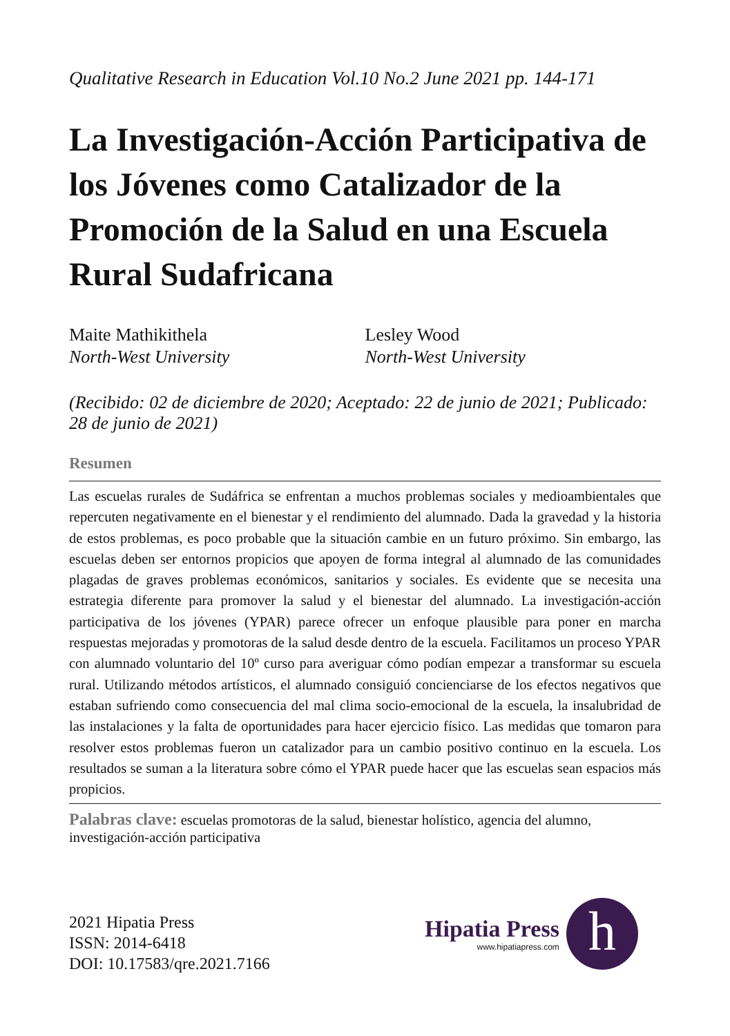Qualitative Research in Education Vol.10 No.2 June 2021 pp. 144-171
La Investigación-Acción Participativa de los Jóvenes como Catalizador de la Promoción de la Salud en una Escuela Rural Sudafricana
Maite Mathikithela
North-West University
Lesley Wood
North-West University
(Recibido: 02 de diciembre de 2020; Aceptado: 22 de junio de 2021; Publicado: 28 de junio de 2021)
Resumen
Las escuelas rurales de Sudáfrica se enfrentan a muchos problemas sociales y medioambientales que repercuten negativamente en el bienestar y el rendimiento del alumnado. Dada la gravedad y la historia de estos problemas, es poco probable que la situación cambie en un futuro próximo. Sin embargo, las escuelas deben ser entornos propicios que apoyen de forma integral al alumnado de las comunidades plagadas de graves problemas económicos, sanitarios y sociales. Es evidente que se necesita una estrategia diferente para promover la salud y el bienestar del alumnado. La investigación-acción participativa de los jóvenes (YPAR) parece ofrecer un enfoque plausible para poner en marcha respuestas mejoradas y promotoras de la salud desde dentro de la escuela. Facilitamos un proceso YPAR con alumnado voluntario del 10º curso para averiguar cómo podían empezar a transformar su escuela rural. Utilizando métodos artísticos, el alumnado consiguió concienciarse de los efectos negativos que estaban sufriendo como consecuencia del mal clima socio-emocional de la escuela, la insalubridad de las instalaciones y la falta de oportunidades para hacer ejercicio físico. Las medidas que tomaron para resolver estos problemas fueron un catalizador para un cambio positivo continuo en la escuela. Los resultados se suman a la literatura sobre cómo el YPAR puede hacer que las escuelas sean espacios más propicios.
Palabras clave: escuelas promotoras de la salud, bienestar holístico, agencia del alumno, investigación-acción participativa
2021 Hipatia Press
ISSN: 2014-6418
DOI: 10.17583/qre.2021.7166
Hipatia Press
www.hipatiapress.com
h